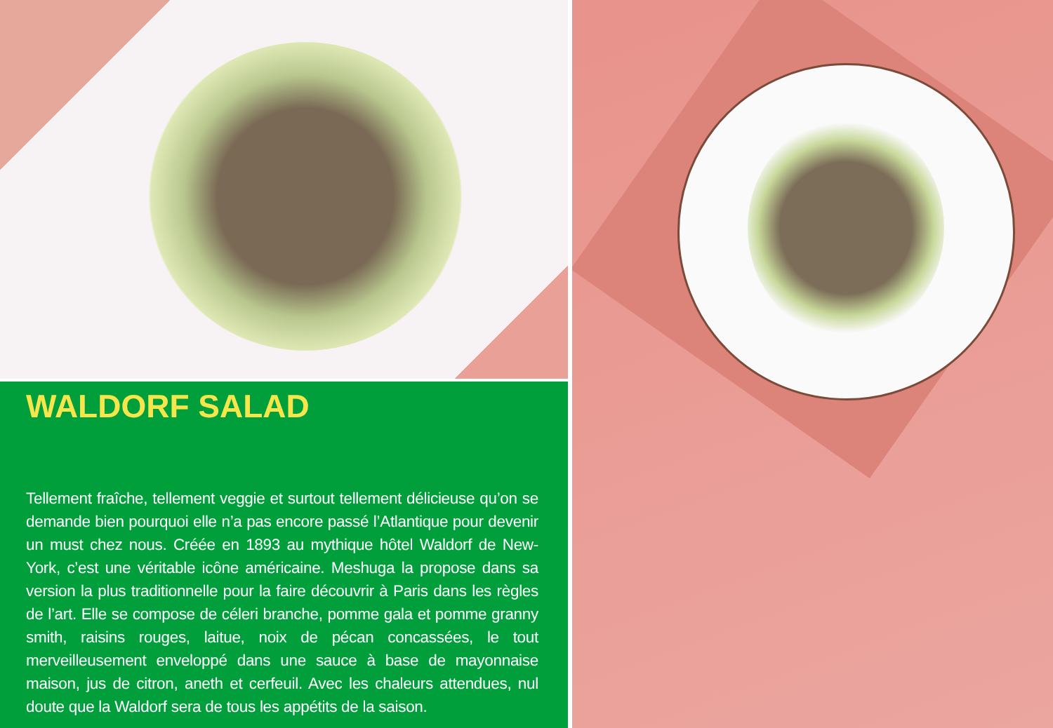WALDORF SALAD
Tellement fraîche, tellement veggie et surtout tellement délicieuse qu’on se demande bien pourquoi elle n’a pas encore passé l’Atlantique pour devenir un must chez nous. Créée en 1893 au mythique hôtel Waldorf de New-York, c’est une véritable icône américaine. Meshuga la propose dans sa version la plus traditionnelle pour la faire découvrir à Paris dans les règles de l’art. Elle se compose de céleri branche, pomme gala et pomme granny smith, raisins rouges, laitue, noix de pécan concassées, le tout merveilleusement enveloppé dans une sauce à base de mayonnaise maison, jus de citron, aneth et cerfeuil. Avec les chaleurs attendues, nul doute que la Waldorf sera de tous les appétits de la saison.